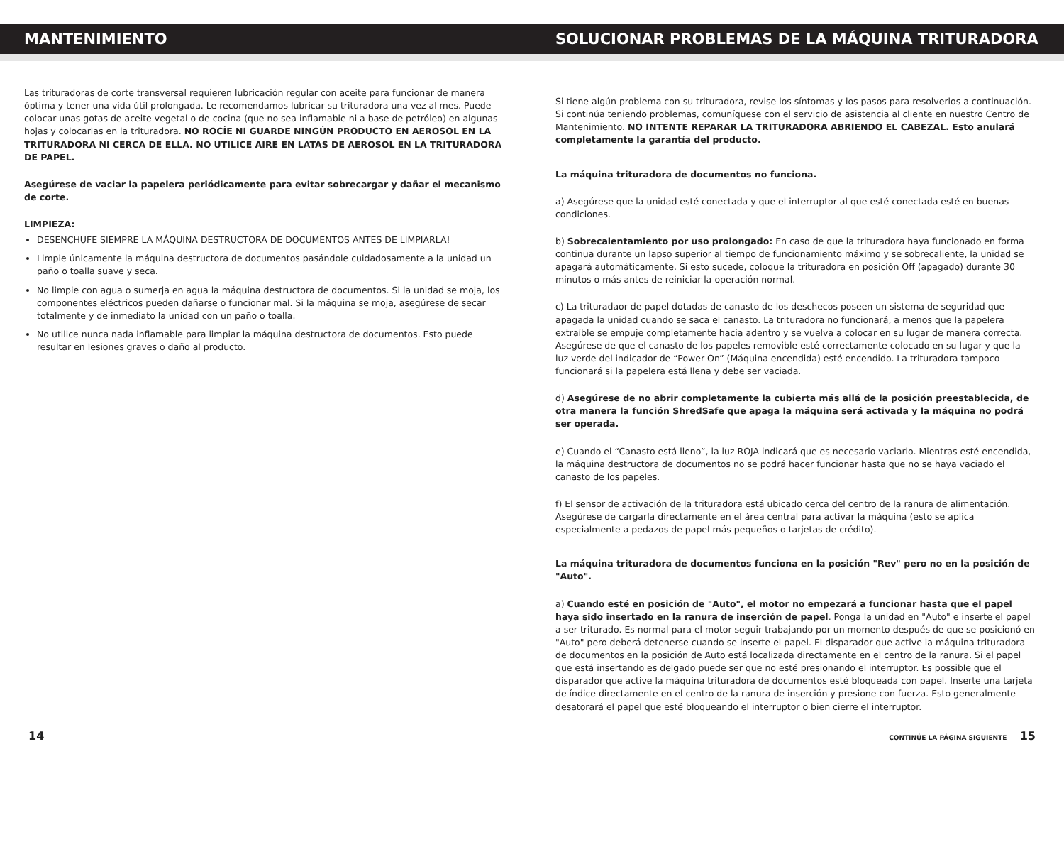MANTENIMIENTO SOLUCIONAR PROBLEMAS DE LA MÁQUINA TRITURADORA
Las trituradoras de corte transversal requieren lubricación regular con aceite para funcionar de manera óptima y tener una vida útil prolongada. Le recomendamos lubricar su trituradora una vez al mes. Puede colocar unas gotas de aceite vegetal o de cocina (que no sea inflamable ni a base de petróleo) en algunas hojas y colocarlas en la trituradora. NO ROCÍE NI GUARDE NINGÚN PRODUCTO EN AEROSOL EN LA TRITURADORA NI CERCA DE ELLA. NO UTILICE AIRE EN LATAS DE AEROSOL EN LA TRITURADORA DE PAPEL.
Asegúrese de vaciar la papelera periódicamente para evitar sobrecargar y dañar el mecanismo de corte.
LIMPIEZA:
DESENCHUFE SIEMPRE LA MÁQUINA DESTRUCTORA DE DOCUMENTOS ANTES DE LIMPIARLA!
Limpie únicamente la máquina destructora de documentos pasándole cuidadosamente a la unidad un paño o toalla suave y seca.
No limpie con agua o sumerja en agua la máquina destructora de documentos. Si la unidad se moja, los componentes eléctricos pueden dañarse o funcionar mal. Si la máquina se moja, asegúrese de secar totalmente y de inmediato la unidad con un paño o toalla.
No utilice nunca nada inflamable para limpiar la máquina destructora de documentos. Esto puede resultar en lesiones graves o daño al producto.
Si tiene algún problema con su trituradora, revise los síntomas y los pasos para resolverlos a continuación. Si continúa teniendo problemas, comuníquese con el servicio de asistencia al cliente en nuestro Centro de Mantenimiento. NO INTENTE REPARAR LA TRITURADORA ABRIENDO EL CABEZAL. Esto anulará completamente la garantía del producto.
La máquina trituradora de documentos no funciona.
a) Asegúrese que la unidad esté conectada y que el interruptor al que esté conectada esté en buenas condiciones.
b) Sobrecalentamiento por uso prolongado: En caso de que la trituradora haya funcionado en forma continua durante un lapso superior al tiempo de funcionamiento máximo y se sobrecaliente, la unidad se apagará automáticamente. Si esto sucede, coloque la trituradora en posición Off (apagado) durante 30 minutos o más antes de reiniciar la operación normal.
c) La trituradaor de papel dotadas de canasto de los deschecos poseen un sistema de seguridad que apagada la unidad cuando se saca el canasto. La trituradora no funcionará, a menos que la papelera extraíble se empuje completamente hacia adentro y se vuelva a colocar en su lugar de manera correcta. Asegúrese de que el canasto de los papeles removible esté correctamente colocado en su lugar y que la luz verde del indicador de “Power On” (Máquina encendida) esté encendido. La trituradora tampoco funcionará si la papelera está llena y debe ser vaciada.
d) Asegúrese de no abrir completamente la cubierta más allá de la posición preestablecida, de otra manera la función ShredSafe que apaga la máquina será activada y la máquina no podrá ser operada.
e) Cuando el “Canasto está lleno”, la luz ROJA indicará que es necesario vaciarlo. Mientras esté encendida, la máquina destructora de documentos no se podrá hacer funcionar hasta que no se haya vaciado el canasto de los papeles.
f) El sensor de activación de la trituradora está ubicado cerca del centro de la ranura de alimentación. Asegúrese de cargarla directamente en el área central para activar la máquina (esto se aplica especialmente a pedazos de papel más pequeños o tarjetas de crédito).
La máquina trituradora de documentos funciona en la posición "Rev" pero no en la posición de "Auto".
a) Cuando esté en posición de "Auto", el motor no empezará a funcionar hasta que el papel haya sido insertado en la ranura de inserción de papel. Ponga la unidad en "Auto" e inserte el papel a ser triturado. Es normal para el motor seguir trabajando por un momento después de que se posicionó en "Auto" pero deberá detenerse cuando se inserte el papel. El disparador que active la máquina trituradora de documentos en la posición de Auto está localizada directamente en el centro de la ranura. Si el papel que está insertando es delgado puede ser que no esté presionando el interruptor. Es possible que el disparador que active la máquina trituradora de documentos esté bloqueada con papel. Inserte una tarjeta de índice directamente en el centro de la ranura de inserción y presione con fuerza. Esto generalmente desatorará el papel que esté bloqueando el interruptor o bien cierre el interruptor.
14 CONTINÚE LA PÁGINA SIGUIENTE 15